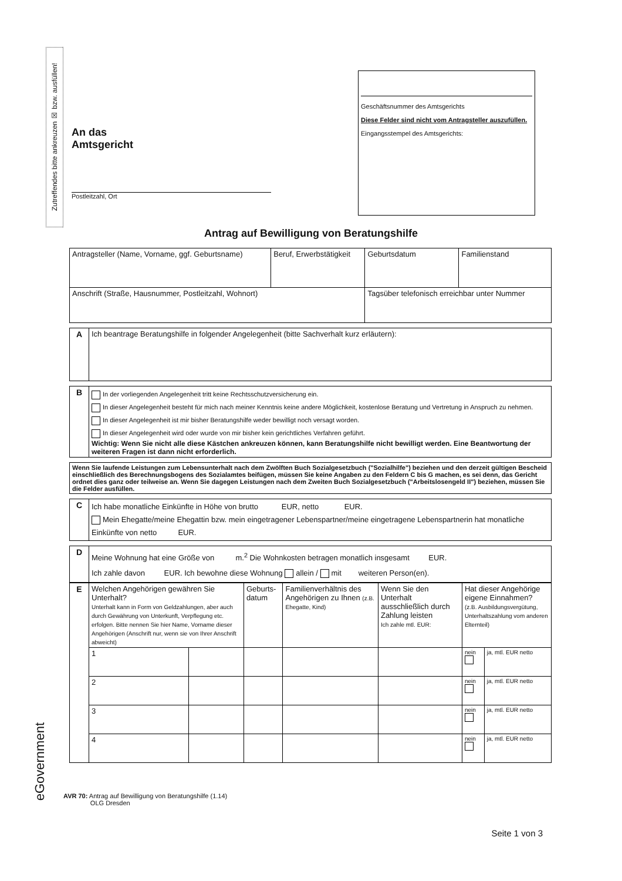Zutreffendes bitte ankreuzen ☒ bzw. ausfüllen!
An das
Amtsgericht
Postleitzahl, Ort
Geschäftsnummer des Amtsgerichts
Diese Felder sind nicht vom Antragsteller auszufüllen.
Eingangsstempel des Amtsgerichts:
Antrag auf Bewilligung von Beratungshilfe
| Antragsteller (Name, Vorname, ggf. Geburtsname) | Beruf, Erwerbstätigkeit | Geburtsdatum | Familienstand |
| Anschrift (Straße, Hausnummer, Postleitzahl, Wohnort) | | Tagsüber telefonisch erreichbar unter Nummer | |
| A | Ich beantrage Beratungshilfe in folgender Angelegenheit (bitte Sachverhalt kurz erläutern): |
| B | In der vorliegenden Angelegenheit tritt keine Rechtsschutzversicherung ein. In dieser Angelegenheit besteht für mich nach meiner Kenntnis keine andere Möglichkeit, kostenlose Beratung und Vertretung in Anspruch zu nehmen. In dieser Angelegenheit ist mir bisher Beratungshilfe weder bewilligt noch versagt worden. In dieser Angelegenheit wird oder wurde von mir bisher kein gerichtliches Verfahren geführt. Wichtig: Wenn Sie nicht alle diese Kästchen ankreuzen können, kann Beratungshilfe nicht bewilligt werden. Eine Beantwortung der weiteren Fragen ist dann nicht erforderlich. |
| Wenn Sie laufende Leistungen zum Lebensunterhalt nach dem Zwölften Buch Sozialgesetzbuch ("Sozialhilfe") beziehen und den derzeit gültigen Bescheid einschließlich des Berechnungsbogens des Sozialamtes beifügen, müssen Sie keine Angaben zu den Feldern C bis G machen, es sei denn, das Gericht ordnet dies ganz oder teilweise an. Wenn Sie dagegen Leistungen nach dem Zweiten Buch Sozialgesetzbuch ("Arbeitslosengeld II") beziehen, müssen Sie die Felder ausfüllen. |
| C | Ich habe monatliche Einkünfte in Höhe von brutto EUR, netto EUR. Mein Ehegatte/meine Ehegattin bzw. mein eingetragener Lebenspartner/meine eingetragene Lebenspartnerin hat monatliche Einkünfte von netto EUR. |
| D | Meine Wohnung hat eine Größe von m.<sup>2</sup> Die Wohnkosten betragen monatlich insgesamt EUR. Ich zahle davon EUR. Ich bewohne diese Wohnung allein / mit weiteren Person(en). |
| E | Welchen Angehörigen gewähren Sie Unterhalt? Unterhalt kann in Form von Geldzahlungen, aber auch durch Gewährung von Unterkunft, Verpflegung etc. erfolgen. Bitte nennen Sie hier Name, Vorname dieser Angehörigen (Anschrift nur, wenn sie von Ihrer Anschrift abweicht) | | Geburts-datum | Familienverhältnis des Angehörigen zu Ihnen (z.B. Ehegatte, Kind) | Wenn Sie den Unterhalt ausschließlich durch Zahlung leisten Ich zahle mtl. EUR: | Hat dieser Angehörige eigene Einnahmen? (z.B. Ausbildungsvergütung, Unterhaltszahlung vom anderen Elternteil) | |
| | 1 | | | | | nein | ja, mtl. EUR netto |
| | 2 | | | | | nein | ja, mtl. EUR netto |
| | 3 | | | | | nein | ja, mtl. EUR netto |
| | 4 | | | | | nein | ja, mtl. EUR netto |
AVR 70: Antrag auf Bewilligung von Beratungshilfe (1.14)
OLG Dresden
Seite 1 von 3
eGovernment